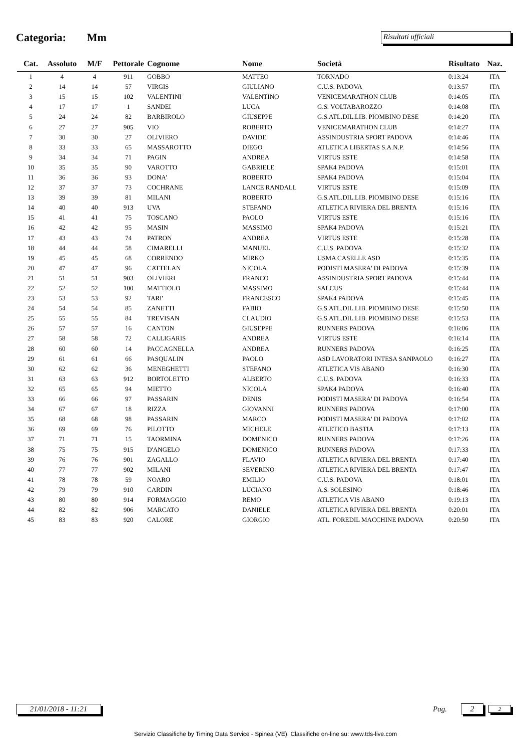Categoria: Mm
Risultati ufficiali
| Cat. | Assoluto | M/F | Pettorale | Cognome | Nome | Società | Risultato | Naz. |
| --- | --- | --- | --- | --- | --- | --- | --- | --- |
| 1 | 4 | 4 | 911 | GOBBO | MATTEO | TORNADO | 0:13:24 | ITA |
| 2 | 14 | 14 | 57 | VIRGIS | GIULIANO | C.U.S. PADOVA | 0:13:57 | ITA |
| 3 | 15 | 15 | 102 | VALENTINI | VALENTINO | VENICEMARATHON CLUB | 0:14:05 | ITA |
| 4 | 17 | 17 | 1 | SANDEI | LUCA | G.S. VOLTABAROZZO | 0:14:08 | ITA |
| 5 | 24 | 24 | 82 | BARBIROLO | GIUSEPPE | G.S.ATL.DIL.LIB. PIOMBINO DESE | 0:14:20 | ITA |
| 6 | 27 | 27 | 905 | VIO | ROBERTO | VENICEMARATHON CLUB | 0:14:27 | ITA |
| 7 | 30 | 30 | 27 | OLIVIERO | DAVIDE | ASSINDUSTRIA SPORT PADOVA | 0:14:46 | ITA |
| 8 | 33 | 33 | 65 | MASSAROTTO | DIEGO | ATLETICA LIBERTAS S.A.N.P. | 0:14:56 | ITA |
| 9 | 34 | 34 | 71 | PAGIN | ANDREA | VIRTUS ESTE | 0:14:58 | ITA |
| 10 | 35 | 35 | 90 | VAROTTO | GABRIELE | SPAK4 PADOVA | 0:15:01 | ITA |
| 11 | 36 | 36 | 93 | DONA' | ROBERTO | SPAK4 PADOVA | 0:15:04 | ITA |
| 12 | 37 | 37 | 73 | COCHRANE | LANCE RANDALL | VIRTUS ESTE | 0:15:09 | ITA |
| 13 | 39 | 39 | 81 | MILANI | ROBERTO | G.S.ATL.DIL.LIB. PIOMBINO DESE | 0:15:16 | ITA |
| 14 | 40 | 40 | 913 | UVA | STEFANO | ATLETICA RIVIERA DEL BRENTA | 0:15:16 | ITA |
| 15 | 41 | 41 | 75 | TOSCANO | PAOLO | VIRTUS ESTE | 0:15:16 | ITA |
| 16 | 42 | 42 | 95 | MASIN | MASSIMO | SPAK4 PADOVA | 0:15:21 | ITA |
| 17 | 43 | 43 | 74 | PATRON | ANDREA | VIRTUS ESTE | 0:15:28 | ITA |
| 18 | 44 | 44 | 58 | CIMARELLI | MANUEL | C.U.S. PADOVA | 0:15:32 | ITA |
| 19 | 45 | 45 | 68 | CORRENDO | MIRKO | USMA CASELLE ASD | 0:15:35 | ITA |
| 20 | 47 | 47 | 96 | CATTELAN | NICOLA | PODISTI MASERA' DI PADOVA | 0:15:39 | ITA |
| 21 | 51 | 51 | 903 | OLIVIERI | FRANCO | ASSINDUSTRIA SPORT PADOVA | 0:15:44 | ITA |
| 22 | 52 | 52 | 100 | MATTIOLO | MASSIMO | SALCUS | 0:15:44 | ITA |
| 23 | 53 | 53 | 92 | TARI' | FRANCESCO | SPAK4 PADOVA | 0:15:45 | ITA |
| 24 | 54 | 54 | 85 | ZANETTI | FABIO | G.S.ATL.DIL.LIB. PIOMBINO DESE | 0:15:50 | ITA |
| 25 | 55 | 55 | 84 | TREVISAN | CLAUDIO | G.S.ATL.DIL.LIB. PIOMBINO DESE | 0:15:53 | ITA |
| 26 | 57 | 57 | 16 | CANTON | GIUSEPPE | RUNNERS PADOVA | 0:16:06 | ITA |
| 27 | 58 | 58 | 72 | CALLIGARIS | ANDREA | VIRTUS ESTE | 0:16:14 | ITA |
| 28 | 60 | 60 | 14 | PACCAGNELLA | ANDREA | RUNNERS PADOVA | 0:16:25 | ITA |
| 29 | 61 | 61 | 66 | PASQUALIN | PAOLO | ASD LAVORATORI INTESA SANPAOLO | 0:16:27 | ITA |
| 30 | 62 | 62 | 36 | MENEGHETTI | STEFANO | ATLETICA VIS ABANO | 0:16:30 | ITA |
| 31 | 63 | 63 | 912 | BORTOLETTO | ALBERTO | C.U.S. PADOVA | 0:16:33 | ITA |
| 32 | 65 | 65 | 94 | MIETTO | NICOLA | SPAK4 PADOVA | 0:16:40 | ITA |
| 33 | 66 | 66 | 97 | PASSARIN | DENIS | PODISTI MASERA' DI PADOVA | 0:16:54 | ITA |
| 34 | 67 | 67 | 18 | RIZZA | GIOVANNI | RUNNERS PADOVA | 0:17:00 | ITA |
| 35 | 68 | 68 | 98 | PASSARIN | MARCO | PODISTI MASERA' DI PADOVA | 0:17:02 | ITA |
| 36 | 69 | 69 | 76 | PILOTTO | MICHELE | ATLETICO BASTIA | 0:17:13 | ITA |
| 37 | 71 | 71 | 15 | TAORMINA | DOMENICO | RUNNERS PADOVA | 0:17:26 | ITA |
| 38 | 75 | 75 | 915 | D'ANGELO | DOMENICO | RUNNERS PADOVA | 0:17:33 | ITA |
| 39 | 76 | 76 | 901 | ZAGALLO | FLAVIO | ATLETICA RIVIERA DEL BRENTA | 0:17:40 | ITA |
| 40 | 77 | 77 | 902 | MILANI | SEVERINO | ATLETICA RIVIERA DEL BRENTA | 0:17:47 | ITA |
| 41 | 78 | 78 | 59 | NOARO | EMILIO | C.U.S. PADOVA | 0:18:01 | ITA |
| 42 | 79 | 79 | 910 | CARDIN | LUCIANO | A.S. SOLESINO | 0:18:46 | ITA |
| 43 | 80 | 80 | 914 | FORMAGGIO | REMO | ATLETICA VIS ABANO | 0:19:13 | ITA |
| 44 | 82 | 82 | 906 | MARCATO | DANIELE | ATLETICA RIVIERA DEL BRENTA | 0:20:01 | ITA |
| 45 | 83 | 83 | 920 | CALORE | GIORGIO | ATL. FOREDIL MACCHINE PADOVA | 0:20:50 | ITA |
21/01/2018 - 11:21
Pag. 2
2
Servizio Classifiche by Timing Data Service - Spinea (VE). Classifiche on-line su: www.tds-live.com